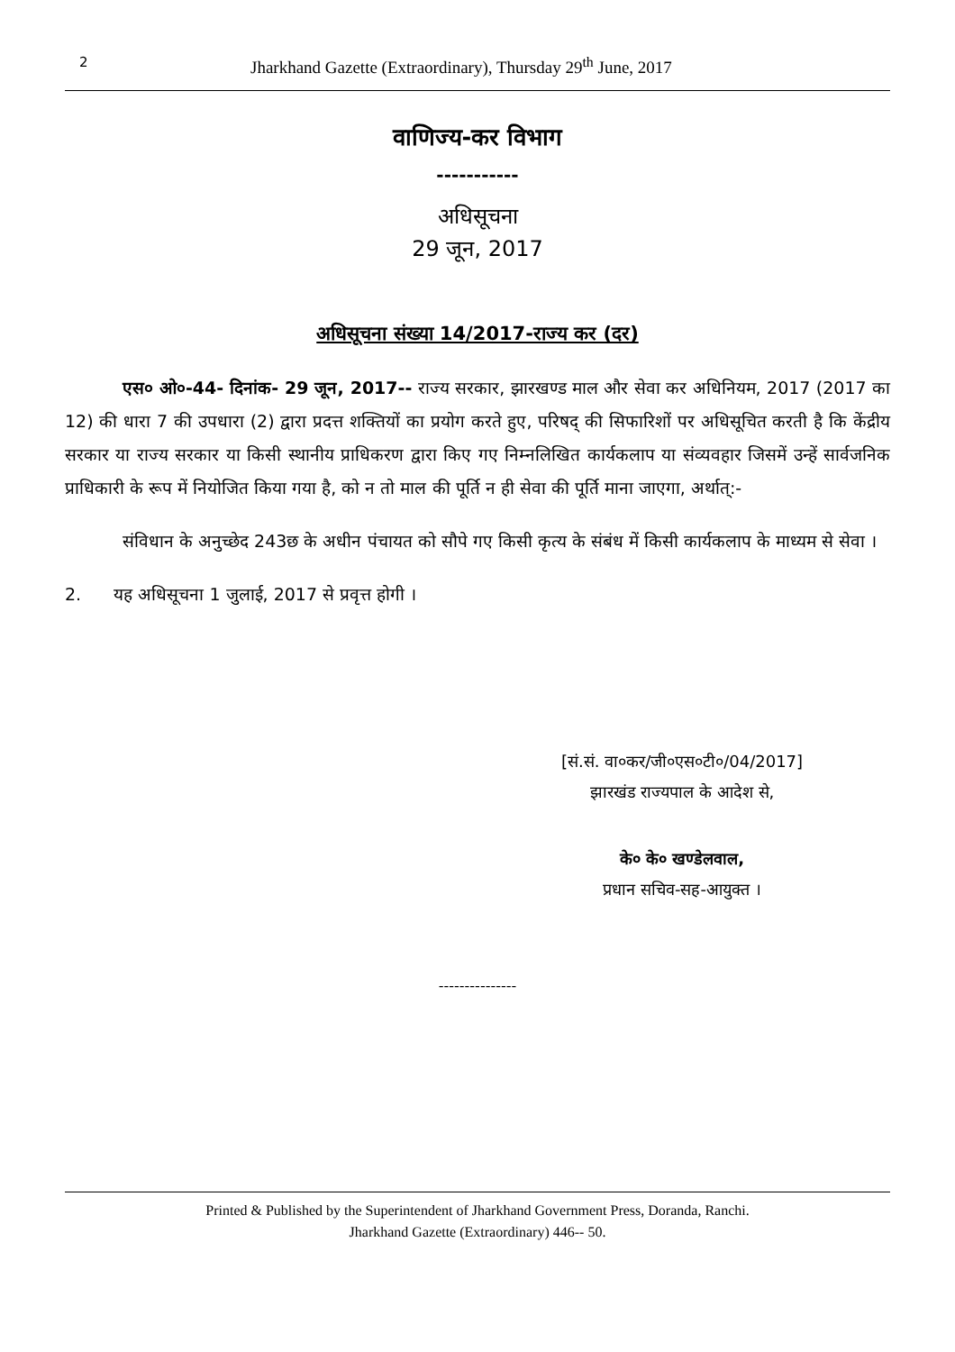2 Jharkhand Gazette (Extraordinary), Thursday 29<sup>th</sup> June, 2017
वाणिज्य-कर विभाग
-----------
अधिसूचना
29 जून, 2017
अधिसूचना संख्या 14/2017-राज्य कर (दर)
एस० ओ०-44- दिनांक- 29 जून, 2017-- राज्य सरकार, झारखण्ड माल और सेवा कर अधिनियम, 2017 (2017 का 12) की धारा 7 की उपधारा (2) द्वारा प्रदत्त शक्तियों का प्रयोग करते हुए, परिषद् की सिफारिशों पर अधिसूचित करती है कि केंद्रीय सरकार या राज्य सरकार या किसी स्थानीय प्राधिकरण द्वारा किए गए निम्नलिखित कार्यकलाप या संव्यवहार जिसमें उन्हें सार्वजनिक प्राधिकारी के रूप में नियोजित किया गया है, को न तो माल की पूर्ति न ही सेवा की पूर्ति माना जाएगा, अर्थात्:-
संविधान के अनुच्छेद 243छ के अधीन पंचायत को सौपे गए किसी कृत्य के संबंध में किसी कार्यकलाप के माध्यम से सेवा ।
2. यह अधिसूचना 1 जुलाई, 2017 से प्रवृत्त होगी ।
[सं.सं. वा०कर/जी०एस०टी०/04/2017]
झारखंड राज्यपाल के आदेश से,
के० के० खण्डेलवाल,
प्रधान सचिव-सह-आयुक्त ।
---------------
Printed & Published by the Superintendent of Jharkhand Government Press, Doranda, Ranchi.
Jharkhand Gazette (Extraordinary) 446-- 50.